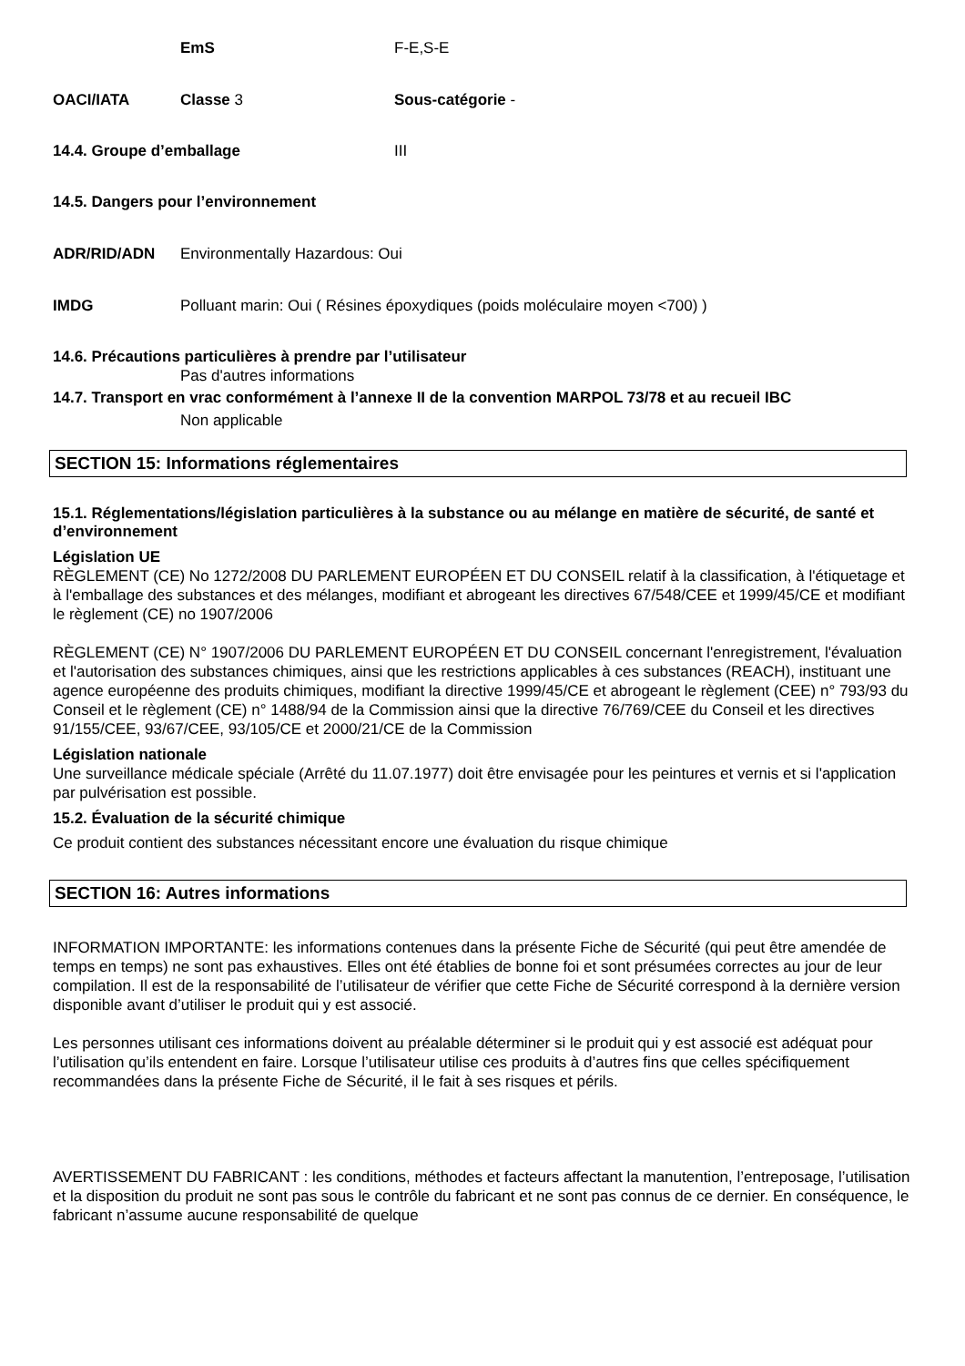EmS F-E,S-E
OACI/IATA Classe 3 Sous-catégorie -
14.4. Groupe d’emballage III
14.5. Dangers pour l’environnement
ADR/RID/ADN Environmentally Hazardous: Oui
IMDG Polluant marin: Oui ( Résines époxydiques (poids moléculaire moyen <700) )
14.6. Précautions particulières à prendre par l’utilisateur
Pas d'autres informations
14.7. Transport en vrac conformément à l’annexe II de la convention MARPOL 73/78 et au recueil IBC
Non applicable
SECTION 15: Informations réglementaires
15.1. Réglementations/législation particulières à la substance ou au mélange en matière de sécurité, de santé et d’environnement
Législation UE
RÈGLEMENT (CE) No 1272/2008 DU PARLEMENT EUROPÉEN ET DU CONSEIL relatif à la classification, à l'étiquetage et à l'emballage des substances et des mélanges, modifiant et abrogeant les directives 67/548/CEE et 1999/45/CE et modifiant le règlement (CE) no 1907/2006
RÈGLEMENT (CE) N° 1907/2006 DU PARLEMENT EUROPÉEN ET DU CONSEIL concernant l'enregistrement, l'évaluation et l'autorisation des substances chimiques, ainsi que les restrictions applicables à ces substances (REACH), instituant une agence européenne des produits chimiques, modifiant la directive 1999/45/CE et abrogeant le règlement (CEE) n° 793/93 du Conseil et le règlement (CE) n° 1488/94 de la Commission ainsi que la directive 76/769/CEE du Conseil et les directives 91/155/CEE, 93/67/CEE, 93/105/CE et 2000/21/CE de la Commission
Législation nationale
Une surveillance médicale spéciale (Arrêté du 11.07.1977) doit être envisagée pour les peintures et vernis et si l'application par pulvérisation est possible.
15.2. Évaluation de la sécurité chimique
Ce produit contient des substances nécessitant encore une évaluation du risque chimique
SECTION 16: Autres informations
INFORMATION IMPORTANTE: les informations contenues dans la présente Fiche de Sécurité (qui peut être amendée de temps en temps) ne sont pas exhaustives. Elles ont été établies de bonne foi et sont présumées correctes au jour de leur compilation. Il est de la responsabilité de l’utilisateur de vérifier que cette Fiche de Sécurité correspond à la dernière version disponible avant d’utiliser le produit qui y est associé.
Les personnes utilisant ces informations doivent au préalable déterminer si le produit qui y est associé est adéquat pour l’utilisation qu’ils entendent en faire. Lorsque l’utilisateur utilise ces produits à d’autres fins que celles spécifiquement recommandées dans la présente Fiche de Sécurité, il le fait à ses risques et périls.
AVERTISSEMENT DU FABRICANT : les conditions, méthodes et facteurs affectant la manutention, l’entreposage, l’utilisation et la disposition du produit ne sont pas sous le contrôle du fabricant et ne sont pas connus de ce dernier. En conséquence, le fabricant n’assume aucune responsabilité de quelque